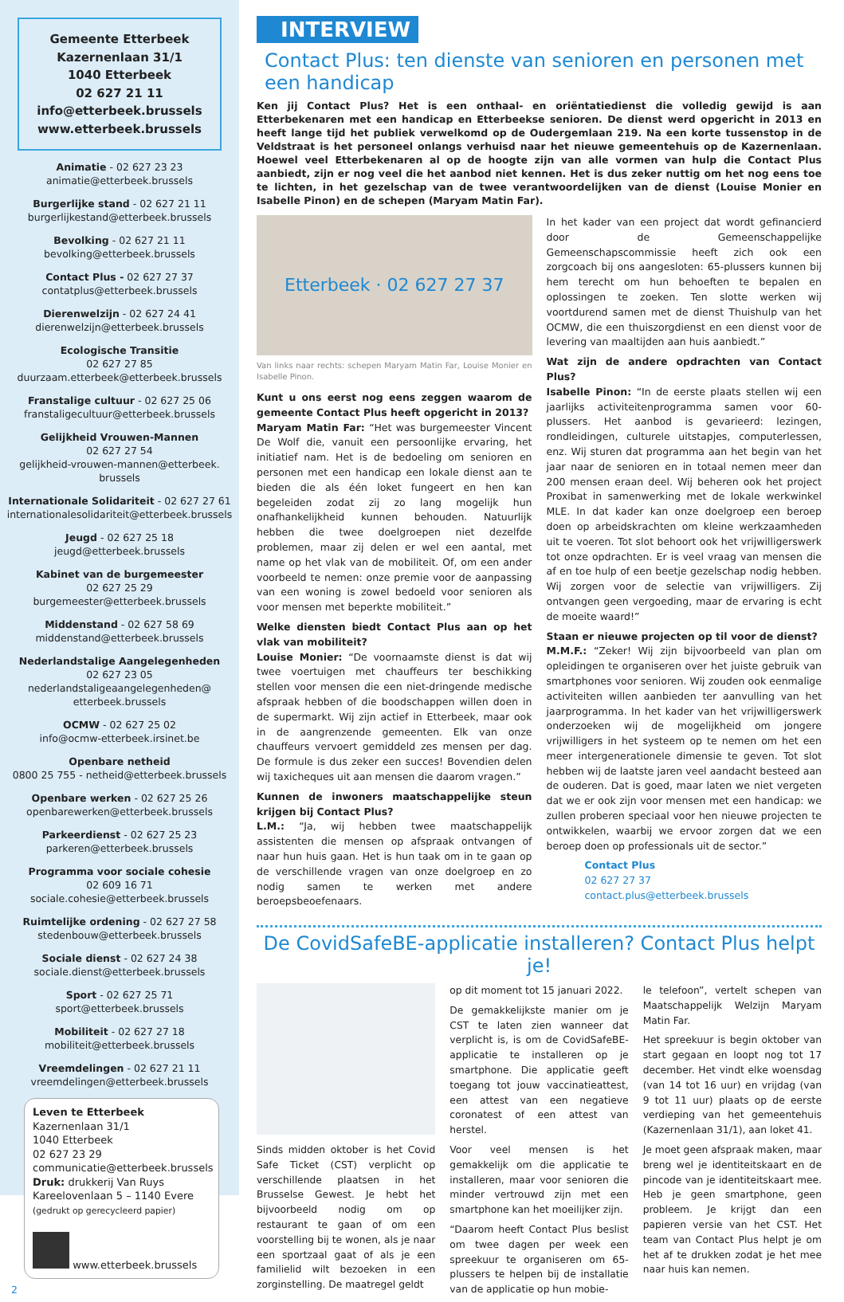Gemeente Etterbeek
Kazernenlaan 31/1
1040 Etterbeek
02 627 21 11
info@etterbeek.brussels
www.etterbeek.brussels
Animatie - 02 627 23 23
animatie@etterbeek.brussels
Burgerlijke stand - 02 627 21 11
burgerlijkestand@etterbeek.brussels
Bevolking - 02 627 21 11
bevolking@etterbeek.brussels
Contact Plus - 02 627 27 37
contatplus@etterbeek.brussels
Dierenwelzijn - 02 627 24 41
dierenwelzijn@etterbeek.brussels
Ecologische Transitie
02 627 27 85
duurzaam.etterbeek@etterbeek.brussels
Franstalige cultuur - 02 627 25 06
franstaligecultuur@etterbeek.brussels
Gelijkheid Vrouwen-Mannen
02 627 27 54
gelijkheid-vrouwen-mannen@etterbeek.
brussels
Internationale Solidariteit - 02 627 27 61
internationalesolidariteit@etterbeek.brussels
Jeugd - 02 627 25 18
jeugd@etterbeek.brussels
Kabinet van de burgemeester
02 627 25 29
burgemeester@etterbeek.brussels
Middenstand - 02 627 58 69
middenstand@etterbeek.brussels
Nederlandstalige Aangelegenheden
02 627 23 05
nederlandstaligeaangelegenheden@
etterbeek.brussels
OCMW - 02 627 25 02
info@ocmw-etterbeek.irsinet.be
Openbare netheid
0800 25 755 - netheid@etterbeek.brussels
Openbare werken - 02 627 25 26
openbarewerken@etterbeek.brussels
Parkeerdienst - 02 627 25 23
parkeren@etterbeek.brussels
Programma voor sociale cohesie
02 609 16 71
sociale.cohesie@etterbeek.brussels
Ruimtelijke ordening - 02 627 27 58
stedenbouw@etterbeek.brussels
Sociale dienst - 02 627 24 38
sociale.dienst@etterbeek.brussels
Sport - 02 627 25 71
sport@etterbeek.brussels
Mobiliteit - 02 627 27 18
mobiliteit@etterbeek.brussels
Vreemdelingen - 02 627 21 11
vreemdelingen@etterbeek.brussels
Leven te Etterbeek
Kazernenlaan 31/1
1040 Etterbeek
02 627 23 29
communicatie@etterbeek.brussels
Druk: drukkerij Van Ruys
Kareelovenlaan 5 – 1140 Evere
(gedrukt op gerecycleerd papier)
www.etterbeek.brussels
2
INTERVIEW
Contact Plus: ten dienste van senioren en personen met een handicap
Ken jij Contact Plus? Het is een onthaal- en oriëntatiedienst die volledig gewijd is aan Etterbekenaren met een handicap en Etterbeekse senioren. De dienst werd opgericht in 2013 en heeft lange tijd het publiek verwelkomd op de Oudergemlaan 219. Na een korte tussenstop in de Veldstraat is het personeel onlangs verhuisd naar het nieuwe gemeentehuis op de Kazernenlaan. Hoewel veel Etterbekenaren al op de hoogte zijn van alle vormen van hulp die Contact Plus aanbiedt, zijn er nog veel die het aanbod niet kennen. Het is dus zeker nuttig om het nog eens toe te lichten, in het gezelschap van de twee verantwoordelijken van de dienst (Louise Monier en Isabelle Pinon) en de schepen (Maryam Matin Far).
Etterbeek · 02 627 27 37
Van links naar rechts: schepen Maryam Matin Far, Louise Monier en Isabelle Pinon.
Kunt u ons eerst nog eens zeggen waarom de gemeente Contact Plus heeft opgericht in 2013?
Maryam Matin Far: “Het was burgemeester Vincent De Wolf die, vanuit een persoonlijke ervaring, het initiatief nam. Het is de bedoeling om senioren en personen met een handicap een lokale dienst aan te bieden die als één loket fungeert en hen kan begeleiden zodat zij zo lang mogelijk hun onafhankelijkheid kunnen behouden. Natuurlijk hebben die twee doelgroepen niet dezelfde problemen, maar zij delen er wel een aantal, met name op het vlak van de mobiliteit. Of, om een ander voorbeeld te nemen: onze premie voor de aanpassing van een woning is zowel bedoeld voor senioren als voor mensen met beperkte mobiliteit.”
Welke diensten biedt Contact Plus aan op het vlak van mobiliteit?
Louise Monier: “De voornaamste dienst is dat wij twee voertuigen met chauffeurs ter beschikking stellen voor mensen die een niet-dringende medische afspraak hebben of die boodschappen willen doen in de supermarkt. Wij zijn actief in Etterbeek, maar ook in de aangrenzende gemeenten. Elk van onze chauffeurs vervoert gemiddeld zes mensen per dag. De formule is dus zeker een succes! Bovendien delen wij taxicheques uit aan mensen die daarom vragen.”
Kunnen de inwoners maatschappelijke steun krijgen bij Contact Plus?
L.M.: “Ja, wij hebben twee maatschappelijk assistenten die mensen op afspraak ontvangen of naar hun huis gaan. Het is hun taak om in te gaan op de verschillende vragen van onze doelgroep en zo nodig samen te werken met andere beroepsbeoefenaars.
In het kader van een project dat wordt gefinancierd door de Gemeenschappelijke Gemeenschapscommissie heeft zich ook een zorgcoach bij ons aangesloten: 65-plussers kunnen bij hem terecht om hun behoeften te bepalen en oplossingen te zoeken. Ten slotte werken wij voortdurend samen met de dienst Thuishulp van het OCMW, die een thuiszorgdienst en een dienst voor de levering van maaltijden aan huis aanbiedt.”
Wat zijn de andere opdrachten van Contact Plus?
Isabelle Pinon: “In de eerste plaats stellen wij een jaarlijks activiteitenprogramma samen voor 60-plussers. Het aanbod is gevarieerd: lezingen, rondleidingen, culturele uitstapjes, computerlessen, enz. Wij sturen dat programma aan het begin van het jaar naar de senioren en in totaal nemen meer dan 200 mensen eraan deel. Wij beheren ook het project Proxibat in samenwerking met de lokale werkwinkel MLE. In dat kader kan onze doelgroep een beroep doen op arbeidskrachten om kleine werkzaamheden uit te voeren. Tot slot behoort ook het vrijwilligerswerk tot onze opdrachten. Er is veel vraag van mensen die af en toe hulp of een beetje gezelschap nodig hebben. Wij zorgen voor de selectie van vrijwilligers. Zij ontvangen geen vergoeding, maar de ervaring is echt de moeite waard!”
Staan er nieuwe projecten op til voor de dienst?
M.M.F.: “Zeker! Wij zijn bijvoorbeeld van plan om opleidingen te organiseren over het juiste gebruik van smartphones voor senioren. Wij zouden ook eenmalige activiteiten willen aanbieden ter aanvulling van het jaarprogramma. In het kader van het vrijwilligerswerk onderzoeken wij de mogelijkheid om jongere vrijwilligers in het systeem op te nemen om het een meer intergenerationele dimensie te geven. Tot slot hebben wij de laatste jaren veel aandacht besteed aan de ouderen. Dat is goed, maar laten we niet vergeten dat we er ook zijn voor mensen met een handicap: we zullen proberen speciaal voor hen nieuwe projecten te ontwikkelen, waarbij we ervoor zorgen dat we een beroep doen op professionals uit de sector.”
Contact Plus
02 627 27 37
contact.plus@etterbeek.brussels
De CovidSafeBE-applicatie installeren? Contact Plus helpt je!
Sinds midden oktober is het Covid Safe Ticket (CST) verplicht op verschillende plaatsen in het Brusselse Gewest. Je hebt het bijvoorbeeld nodig om op restaurant te gaan of om een voorstelling bij te wonen, als je naar een sportzaal gaat of als je een familielid wilt bezoeken in een zorginstelling. De maatregel geldt
op dit moment tot 15 januari 2022.
De gemakkelijkste manier om je CST te laten zien wanneer dat verplicht is, is om de CovidSafeBE-applicatie te installeren op je smartphone. Die applicatie geeft toegang tot jouw vaccinatieattest, een attest van een negatieve coronatest of een attest van herstel.
Voor veel mensen is het gemakkelijk om die applicatie te installeren, maar voor senioren die minder vertrouwd zijn met een smartphone kan het moeilijker zijn.
“Daarom heeft Contact Plus beslist om twee dagen per week een spreekuur te organiseren om 65-plussers te helpen bij de installatie van de applicatie op hun mobie-
le telefoon”, vertelt schepen van Maatschappelijk Welzijn Maryam Matin Far.
Het spreekuur is begin oktober van start gegaan en loopt nog tot 17 december. Het vindt elke woensdag (van 14 tot 16 uur) en vrijdag (van 9 tot 11 uur) plaats op de eerste verdieping van het gemeentehuis (Kazernenlaan 31/1), aan loket 41.
Je moet geen afspraak maken, maar breng wel je identiteitskaart en de pincode van je identiteitskaart mee. Heb je geen smartphone, geen probleem. Je krijgt dan een papieren versie van het CST. Het team van Contact Plus helpt je om het af te drukken zodat je het mee naar huis kan nemen.